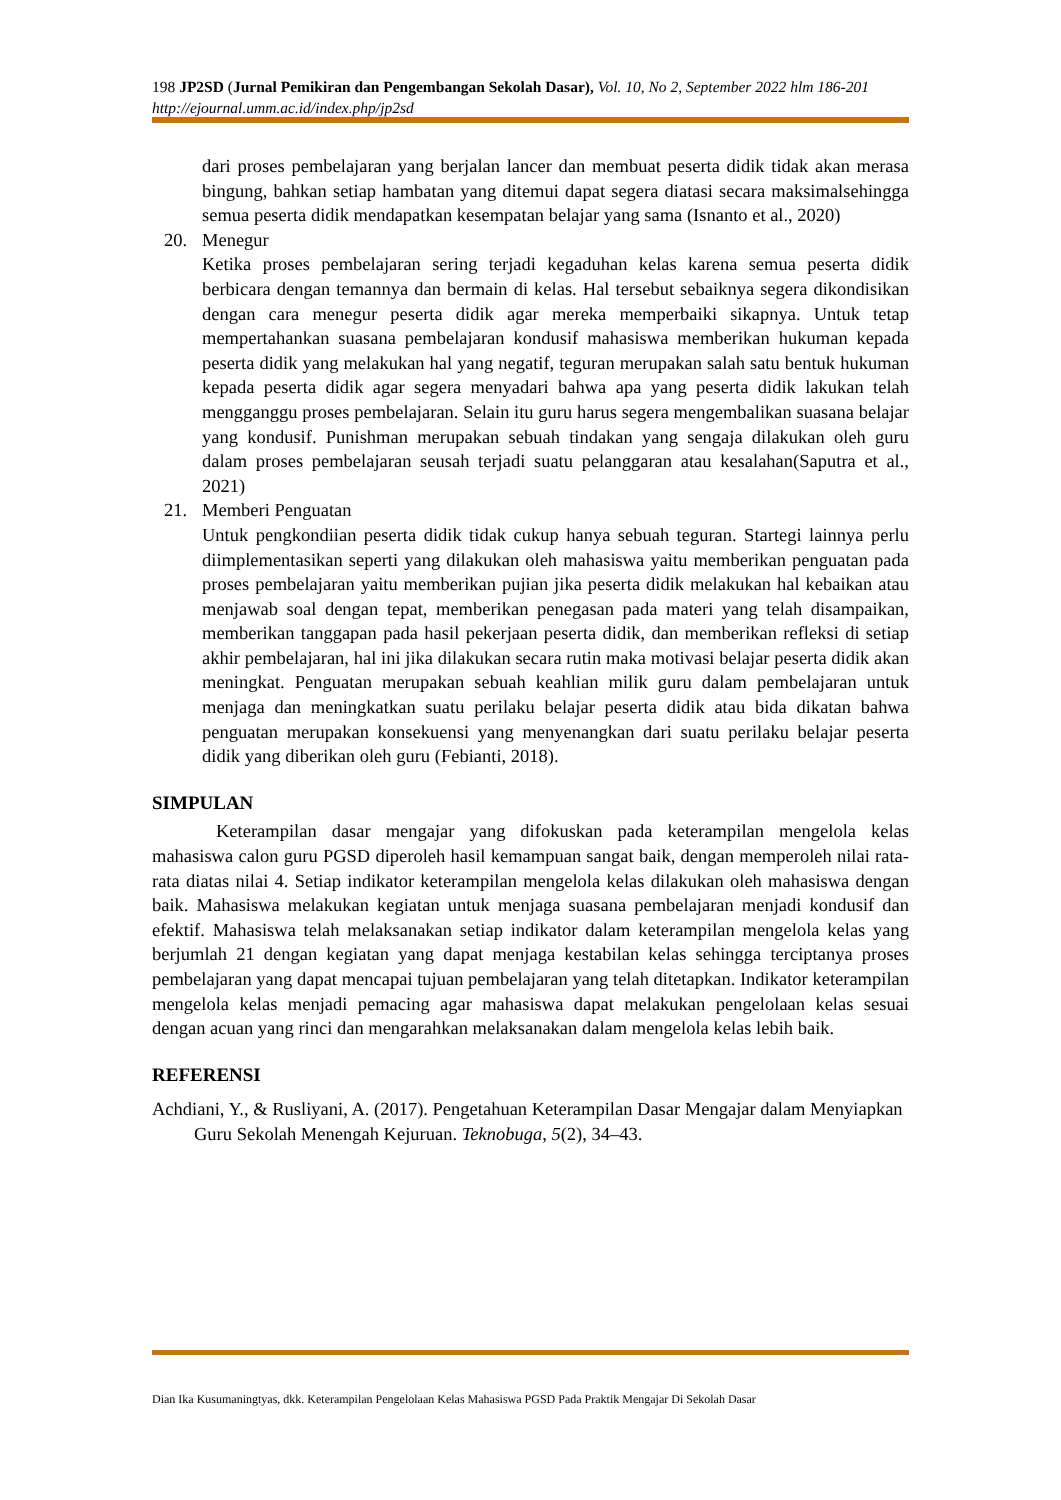198 JP2SD (Jurnal Pemikiran dan Pengembangan Sekolah Dasar), Vol. 10, No 2, September 2022 hlm 186-201
http://ejournal.umm.ac.id/index.php/jp2sd
dari proses pembelajaran yang berjalan lancer dan membuat peserta didik tidak akan merasa bingung, bahkan setiap hambatan yang ditemui dapat segera diatasi secara maksimalsehingga semua peserta didik mendapatkan kesempatan belajar yang sama (Isnanto et al., 2020)
20. Menegur
Ketika proses pembelajaran sering terjadi kegaduhan kelas karena semua peserta didik berbicara dengan temannya dan bermain di kelas. Hal tersebut sebaiknya segera dikondisikan dengan cara menegur peserta didik agar mereka memperbaiki sikapnya. Untuk tetap mempertahankan suasana pembelajaran kondusif mahasiswa memberikan hukuman kepada peserta didik yang melakukan hal yang negatif, teguran merupakan salah satu bentuk hukuman kepada peserta didik agar segera menyadari bahwa apa yang peserta didik lakukan telah mengganggu proses pembelajaran. Selain itu guru harus segera mengembalikan suasana belajar yang kondusif. Punishman merupakan sebuah tindakan yang sengaja dilakukan oleh guru dalam proses pembelajaran seusah terjadi suatu pelanggaran atau kesalahan(Saputra et al., 2021)
21. Memberi Penguatan
Untuk pengkondiian peserta didik tidak cukup hanya sebuah teguran. Startegi lainnya perlu diimplementasikan seperti yang dilakukan oleh mahasiswa yaitu memberikan penguatan pada proses pembelajaran yaitu memberikan pujian jika peserta didik melakukan hal kebaikan atau menjawab soal dengan tepat, memberikan penegasan pada materi yang telah disampaikan, memberikan tanggapan pada hasil pekerjaan peserta didik, dan memberikan refleksi di setiap akhir pembelajaran, hal ini jika dilakukan secara rutin maka motivasi belajar peserta didik akan meningkat. Penguatan merupakan sebuah keahlian milik guru dalam pembelajaran untuk menjaga dan meningkatkan suatu perilaku belajar peserta didik atau bida dikatan bahwa penguatan merupakan konsekuensi yang menyenangkan dari suatu perilaku belajar peserta didik yang diberikan oleh guru (Febianti, 2018).
SIMPULAN
Keterampilan dasar mengajar yang difokuskan pada keterampilan mengelola kelas mahasiswa calon guru PGSD diperoleh hasil kemampuan sangat baik, dengan memperoleh nilai rata-rata diatas nilai 4. Setiap indikator keterampilan mengelola kelas dilakukan oleh mahasiswa dengan baik. Mahasiswa melakukan kegiatan untuk menjaga suasana pembelajaran menjadi kondusif dan efektif. Mahasiswa telah melaksanakan setiap indikator dalam keterampilan mengelola kelas yang berjumlah 21 dengan kegiatan yang dapat menjaga kestabilan kelas sehingga terciptanya proses pembelajaran yang dapat mencapai tujuan pembelajaran yang telah ditetapkan. Indikator keterampilan mengelola kelas menjadi pemacing agar mahasiswa dapat melakukan pengelolaan kelas sesuai dengan acuan yang rinci dan mengarahkan melaksanakan dalam mengelola kelas lebih baik.
REFERENSI
Achdiani, Y., & Rusliyani, A. (2017). Pengetahuan Keterampilan Dasar Mengajar dalam Menyiapkan Guru Sekolah Menengah Kejuruan. Teknobuga, 5(2), 34–43.
Dian Ika Kusumaningtyas, dkk. Keterampilan Pengelolaan Kelas Mahasiswa PGSD Pada Praktik Mengajar Di Sekolah Dasar